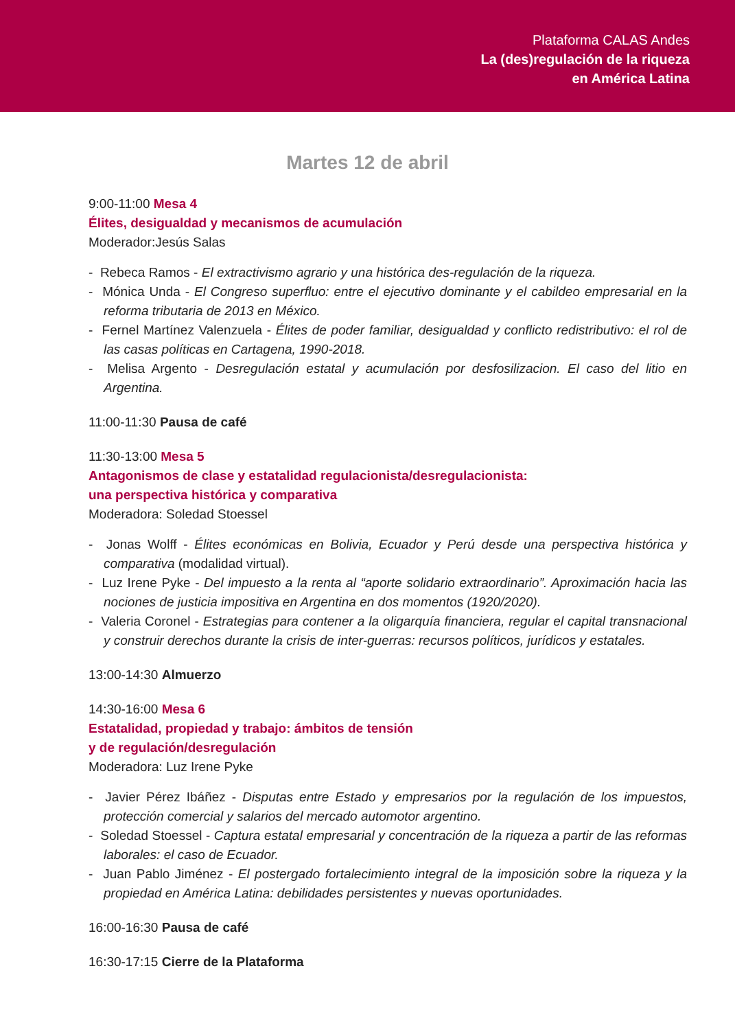Plataforma CALAS Andes
La (des)regulación de la riqueza
en América Latina
Martes 12 de abril
9:00-11:00 Mesa 4
Élites, desigualdad y mecanismos de acumulación
Moderador:Jesús Salas
- Rebeca Ramos - El extractivismo agrario y una histórica des-regulación de la riqueza.
- Mónica Unda - El Congreso superfluo: entre el ejecutivo dominante y el cabildeo empresarial en la reforma tributaria de 2013 en México.
- Fernel Martínez Valenzuela - Élites de poder familiar, desigualdad y conflicto redistributivo: el rol de las casas políticas en Cartagena, 1990-2018.
- Melisa Argento - Desregulación estatal y acumulación por desfosilizacion. El caso del litio en Argentina.
11:00-11:30 Pausa de café
11:30-13:00 Mesa 5
Antagonismos de clase y estatalidad regulacionista/desregulacionista:
una perspectiva histórica y comparativa
Moderadora: Soledad Stoessel
- Jonas Wolff - Élites económicas en Bolivia, Ecuador y Perú desde una perspectiva histórica y comparativa (modalidad virtual).
- Luz Irene Pyke - Del impuesto a la renta al “aporte solidario extraordinario”. Aproximación hacia las nociones de justicia impositiva en Argentina en dos momentos (1920/2020).
- Valeria Coronel - Estrategias para contener a la oligarquía financiera, regular el capital transnacional y construir derechos durante la crisis de inter-guerras: recursos políticos, jurídicos y estatales.
13:00-14:30 Almuerzo
14:30-16:00 Mesa 6
Estatalidad, propiedad y trabajo: ámbitos de tensión
y de regulación/desregulación
Moderadora: Luz Irene Pyke
- Javier Pérez Ibáñez - Disputas entre Estado y empresarios por la regulación de los impuestos, protección comercial y salarios del mercado automotor argentino.
- Soledad Stoessel - Captura estatal empresarial y concentración de la riqueza a partir de las reformas laborales: el caso de Ecuador.
- Juan Pablo Jiménez - El postergado fortalecimiento integral de la imposición sobre la riqueza y la propiedad en América Latina: debilidades persistentes y nuevas oportunidades.
16:00-16:30 Pausa de café
16:30-17:15 Cierre de la Plataforma